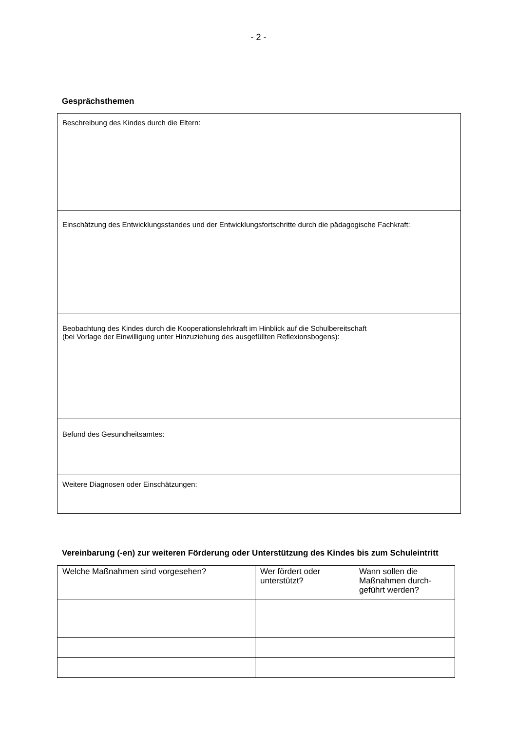- 2 -
Gesprächsthemen
| Beschreibung des Kindes durch die Eltern: |
| Einschätzung des Entwicklungsstandes und der Entwicklungsfortschritte durch die pädagogische Fachkraft: |
| Beobachtung des Kindes durch die Kooperationslehrkraft im Hinblick auf die Schulbereitschaft (bei Vorlage der Einwilligung unter Hinzuziehung des ausgefüllten Reflexionsbogens): |
| Befund des Gesundheitsamtes: |
| Weitere Diagnosen oder Einschätzungen: |
Vereinbarung (-en) zur weiteren Förderung oder Unterstützung des Kindes bis zum Schuleintritt
| Welche Maßnahmen sind vorgesehen? | Wer fördert oder unterstützt? | Wann sollen die Maßnahmen durch-geführt werden? |